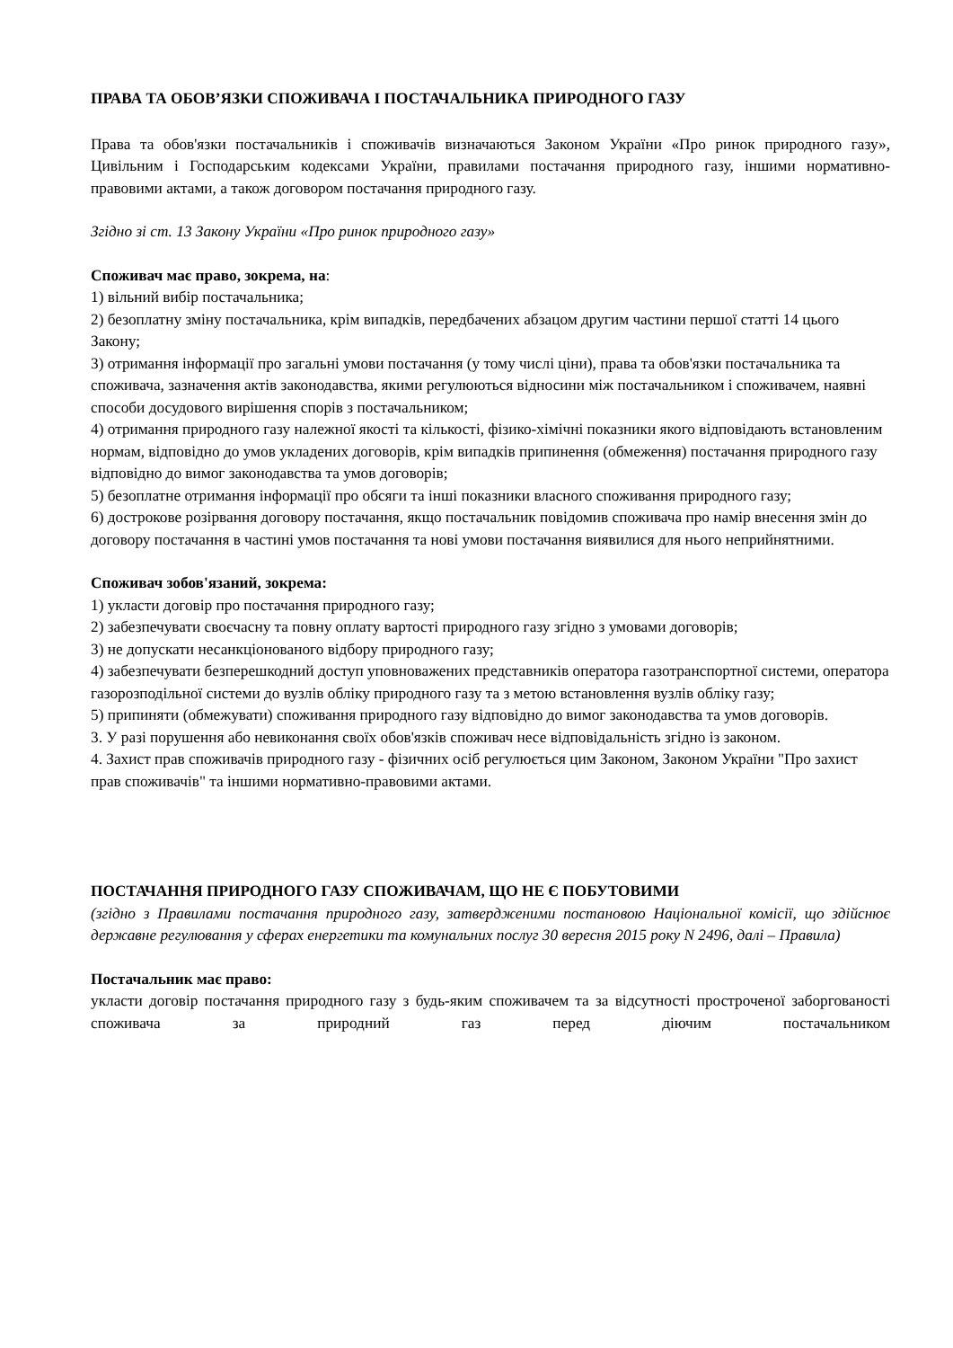ПРАВА ТА ОБОВ’ЯЗКИ СПОЖИВАЧА І ПОСТАЧАЛЬНИКА ПРИРОДНОГО ГАЗУ
Права та обов'язки постачальників і споживачів визначаються Законом України «Про ринок природного газу», Цивільним і Господарським кодексами України, правилами постачання природного газу, іншими нормативно-правовими актами, а також договором постачання природного газу.
Згідно зі ст. 13 Закону України «Про ринок природного газу»
Споживач має право, зокрема, на:
1) вільний вибір постачальника;
2) безоплатну зміну постачальника, крім випадків, передбачених абзацом другим частини першої статті 14 цього Закону;
3) отримання інформації про загальні умови постачання (у тому числі ціни), права та обов'язки постачальника та споживача, зазначення актів законодавства, якими регулюються відносини між постачальником і споживачем, наявні способи досудового вирішення спорів з постачальником;
4) отримання природного газу належної якості та кількості, фізико-хімічні показники якого відповідають встановленим нормам, відповідно до умов укладених договорів, крім випадків припинення (обмеження) постачання природного газу відповідно до вимог законодавства та умов договорів;
5) безоплатне отримання інформації про обсяги та інші показники власного споживання природного газу;
6) дострокове розірвання договору постачання, якщо постачальник повідомив споживача про намір внесення змін до договору постачання в частині умов постачання та нові умови постачання виявилися для нього неприйнятними.
Споживач зобов'язаний, зокрема:
1) укласти договір про постачання природного газу;
2) забезпечувати своєчасну та повну оплату вартості природного газу згідно з умовами договорів;
3) не допускати несанкціонованого відбору природного газу;
4) забезпечувати безперешкодний доступ уповноважених представників оператора газотранспортної системи, оператора газорозподільної системи до вузлів обліку природного газу та з метою встановлення вузлів обліку газу;
5) припиняти (обмежувати) споживання природного газу відповідно до вимог законодавства та умов договорів.
3. У разі порушення або невиконання своїх обов'язків споживач несе відповідальність згідно із законом.
4. Захист прав споживачів природного газу - фізичних осіб регулюється цим Законом, Законом України "Про захист прав споживачів" та іншими нормативно-правовими актами.
ПОСТАЧАННЯ ПРИРОДНОГО ГАЗУ СПОЖИВАЧАМ, ЩО НЕ Є ПОБУТОВИМИ
(згідно з Правилами постачання природного газу, затвердженими постановою Національної комісії, що здійснює державне регулювання у сферах енергетики та комунальних послуг 30 вересня 2015 року N 2496, далі – Правила)
Постачальник має право:
укласти договір постачання природного газу з будь-яким споживачем та за відсутності простроченої заборгованості споживача за природний газ перед діючим постачальником